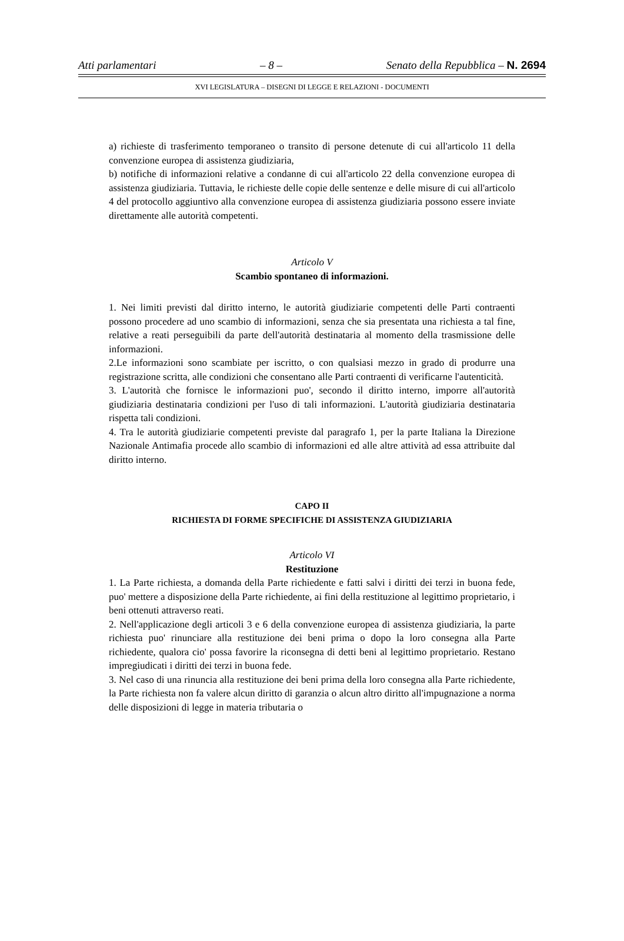Atti parlamentari – 8 – Senato della Repubblica – N. 2694
XVI LEGISLATURA – DISEGNI DI LEGGE E RELAZIONI - DOCUMENTI
a) richieste di trasferimento temporaneo o transito di persone detenute di cui all'articolo 11 della convenzione europea di assistenza giudiziaria,
b) notifiche di informazioni relative a condanne di cui all'articolo 22 della convenzione europea di assistenza giudiziaria. Tuttavia, le richieste delle copie delle sentenze e delle misure di cui all'articolo 4 del protocollo aggiuntivo alla convenzione europea di assistenza giudiziaria possono essere inviate direttamente alle autorità competenti.
Articolo V
Scambio spontaneo di informazioni.
1. Nei limiti previsti dal diritto interno, le autorità giudiziarie competenti delle Parti contraenti possono procedere ad uno scambio di informazioni, senza che sia presentata una richiesta a tal fine, relative a reati perseguibili da parte dell'autorità destinataria al momento della trasmissione delle informazioni.
2.Le informazioni sono scambiate per iscritto, o con qualsiasi mezzo in grado di produrre una registrazione scritta, alle condizioni che consentano alle Parti contraenti di verificarne l'autenticità.
3. L'autorità che fornisce le informazioni puo', secondo il diritto interno, imporre all'autorità giudiziaria destinataria condizioni per l'uso di tali informazioni. L'autorità giudiziaria destinataria rispetta tali condizioni.
4. Tra le autorità giudiziarie competenti previste dal paragrafo 1, per la parte Italiana la Direzione Nazionale Antimafia procede allo scambio di informazioni ed alle altre attività ad essa attribuite dal diritto interno.
CAPO II
RICHIESTA DI FORME SPECIFICHE DI ASSISTENZA GIUDIZIARIA
Articolo VI
Restituzione
1. La Parte richiesta, a domanda della Parte richiedente e fatti salvi i diritti dei terzi in buona fede, puo' mettere a disposizione della Parte richiedente, ai fini della restituzione al legittimo proprietario, i beni ottenuti attraverso reati.
2. Nell'applicazione degli articoli 3 e 6 della convenzione europea di assistenza giudiziaria, la parte richiesta puo' rinunciare alla restituzione dei beni prima o dopo la loro consegna alla Parte richiedente, qualora cio' possa favorire la riconsegna di detti beni al legittimo proprietario. Restano impregiudicati i diritti dei terzi in buona fede.
3. Nel caso di una rinuncia alla restituzione dei beni prima della loro consegna alla Parte richiedente, la Parte richiesta non fa valere alcun diritto di garanzia o alcun altro diritto all'impugnazione a norma delle disposizioni di legge in materia tributaria o